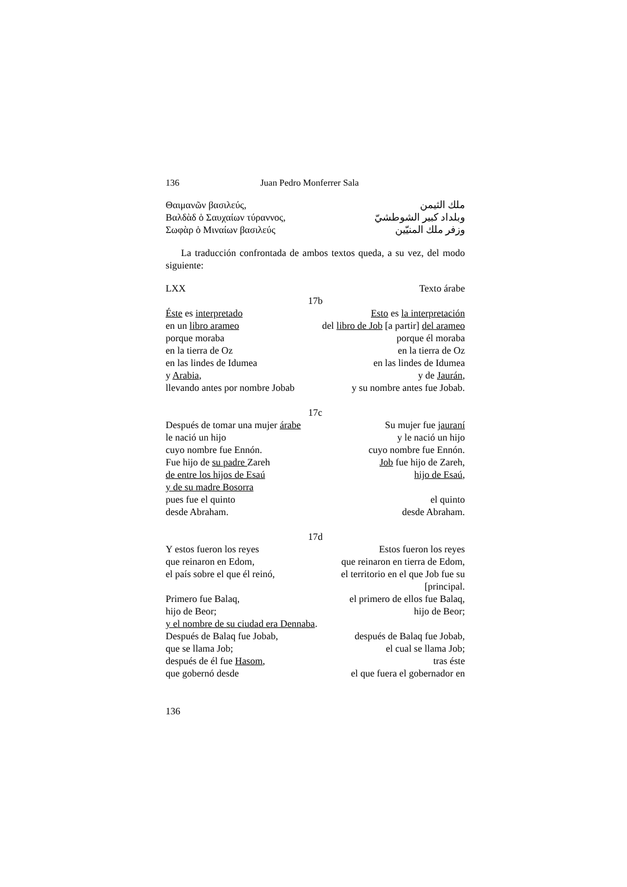136 Juan Pedro Monferrer Sala
Θαιμανῶν βασιλεύς, ملك الثيمن
Βαλδὰδ ὁ Σαυχαίων τύραννος, وبلداد كبير الشوطشيّ
Σωφὰρ ὁ Μιναίων βασιλεύς وزفر ملك المنيّين
La traducción confrontada de ambos textos queda, a su vez, del modo siguiente:
LXX Texto árabe
17b
Éste es interpretado Esto es la interpretación
en un libro arameo del libro de Job [a partir] del arameo
porque moraba porque él moraba
en la tierra de Oz en la tierra de Oz
en las lindes de Idumea en las lindes de Idumea
y Arabia, y de Jaurán,
llevando antes por nombre Jobab y su nombre antes fue Jobab.
17c
Después de tomar una mujer árabe Su mujer fue jauraní
le nació un hijo y le nació un hijo
cuyo nombre fue Ennón. cuyo nombre fue Ennón.
Fue hijo de su padre Zareh Job fue hijo de Zareh,
de entre los hijos de Esaú hijo de Esaú,
y de su madre Bosorra
pues fue el quinto el quinto
desde Abraham. desde Abraham.
17d
Y estos fueron los reyes Estos fueron los reyes
que reinaron en Edom, que reinaron en tierra de Edom,
el país sobre el que él reinó, el territorio en el que Job fue su
[principal.
Primero fue Balaq, el primero de ellos fue Balaq,
hijo de Beor; hijo de Beor;
y el nombre de su ciudad era Dennaba.
Después de Balaq fue Jobab, después de Balaq fue Jobab,
que se llama Job; el cual se llama Job;
después de él fue Hasom, tras éste
que gobernó desde el que fuera el gobernador en
136